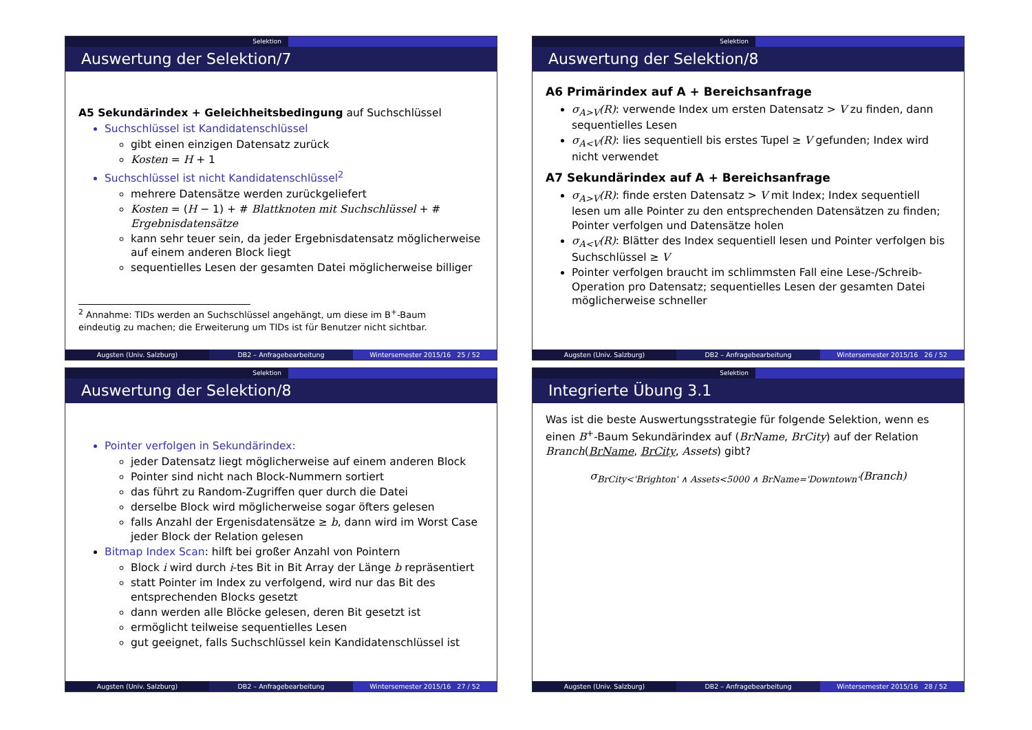Selektion
Auswertung der Selektion/7
A5 Sekundärindex + Geleichheitsbedingung auf Suchschlüssel
Suchschlüssel ist Kandidatenschlüssel
gibt einen einzigen Datensatz zurück
Kosten = H + 1
Suchschlüssel ist nicht Kandidatenschlüssel<sup>2</sup>
mehrere Datensätze werden zurückgeliefert
Kosten = (H − 1) + # Blattknoten mit Suchschlüssel + # Ergebnisdatensätze
kann sehr teuer sein, da jeder Ergebnisdatensatz möglicherweise auf einem anderen Block liegt
sequentielles Lesen der gesamten Datei möglicherweise billiger
<sup>2</sup> Annahme: TIDs werden an Suchschlüssel angehängt, um diese im B<sup>+</sup>-Baum
eindeutig zu machen; die Erweiterung um TIDs ist für Benutzer nicht sichtbar.
Augsten (Univ. Salzburg) DB2 – Anfragebearbeitung Wintersemester 2015/16 25 / 52
Selektion
Auswertung der Selektion/8
A6 Primärindex auf A + Bereichsanfrage
σ<sub>A>V</sub>(R): verwende Index um ersten Datensatz > V zu finden, dann sequentielles Lesen
σ<sub>A<V</sub>(R): lies sequentiell bis erstes Tupel ≥ V gefunden; Index wird nicht verwendet
A7 Sekundärindex auf A + Bereichsanfrage
σ<sub>A>V</sub>(R): finde ersten Datensatz > V mit Index; Index sequentiell lesen um alle Pointer zu den entsprechenden Datensätzen zu finden; Pointer verfolgen und Datensätze holen
σ<sub>A<V</sub>(R): Blätter des Index sequentiell lesen und Pointer verfolgen bis Suchschlüssel ≥ V
Pointer verfolgen braucht im schlimmsten Fall eine Lese-/Schreib-Operation pro Datensatz; sequentielles Lesen der gesamten Datei möglicherweise schneller
Augsten (Univ. Salzburg) DB2 – Anfragebearbeitung Wintersemester 2015/16 26 / 52
Selektion
Auswertung der Selektion/8
Pointer verfolgen in Sekundärindex:
jeder Datensatz liegt möglicherweise auf einem anderen Block
Pointer sind nicht nach Block-Nummern sortiert
das führt zu Random-Zugriffen quer durch die Datei
derselbe Block wird möglicherweise sogar öfters gelesen
falls Anzahl der Ergenisdatensätze ≥ b, dann wird im Worst Case jeder Block der Relation gelesen
Bitmap Index Scan: hilft bei großer Anzahl von Pointern
Block i wird durch i-tes Bit in Bit Array der Länge b repräsentiert
statt Pointer im Index zu verfolgend, wird nur das Bit des entsprechenden Blocks gesetzt
dann werden alle Blöcke gelesen, deren Bit gesetzt ist
ermöglicht teilweise sequentielles Lesen
gut geeignet, falls Suchschlüssel kein Kandidatenschlüssel ist
Augsten (Univ. Salzburg) DB2 – Anfragebearbeitung Wintersemester 2015/16 27 / 52
Selektion
Integrierte Übung 3.1
Was ist die beste Auswertungsstrategie für folgende Selektion, wenn es einen B<sup>+</sup>-Baum Sekundärindex auf (BrName, BrCity) auf der Relation Branch(BrName, BrCity, Assets) gibt?
σ<sub>BrCity<'Brighton' ∧ Assets<5000 ∧ BrName='Downtown'</sub>(Branch)
Augsten (Univ. Salzburg) DB2 – Anfragebearbeitung Wintersemester 2015/16 28 / 52